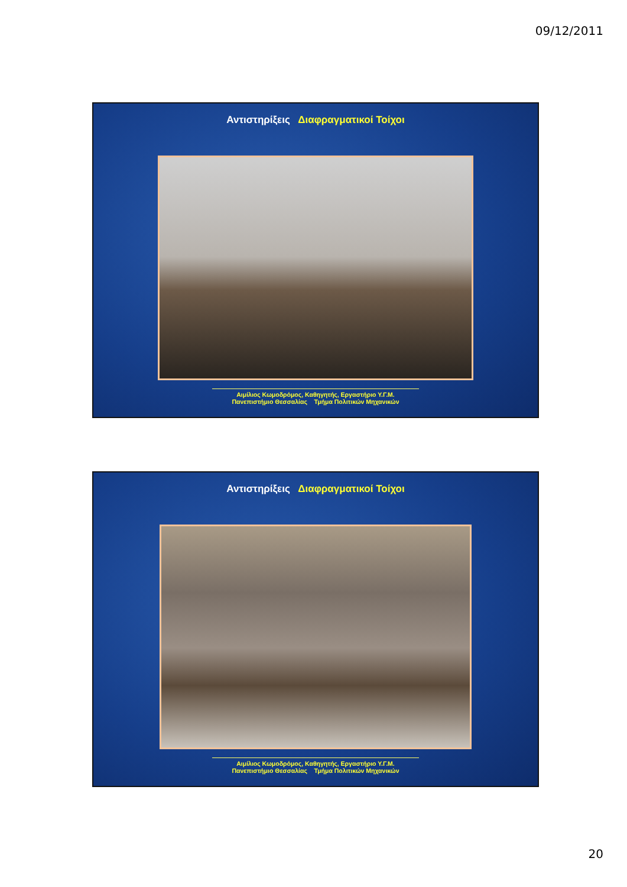09/12/2011
Αντιστηρίξεις Διαφραγματικοί Τοίχοι
Αιμίλιος Κωμοδρόμος, Καθηγητής, Εργαστήριο Υ.Γ.Μ.
Πανεπιστήμιο Θεσσαλίας Τμήμα Πολιτικών Μηχανικών
Αντιστηρίξεις Διαφραγματικοί Τοίχοι
Αιμίλιος Κωμοδρόμος, Καθηγητής, Εργαστήριο Υ.Γ.Μ.
Πανεπιστήμιο Θεσσαλίας Τμήμα Πολιτικών Μηχανικών
20